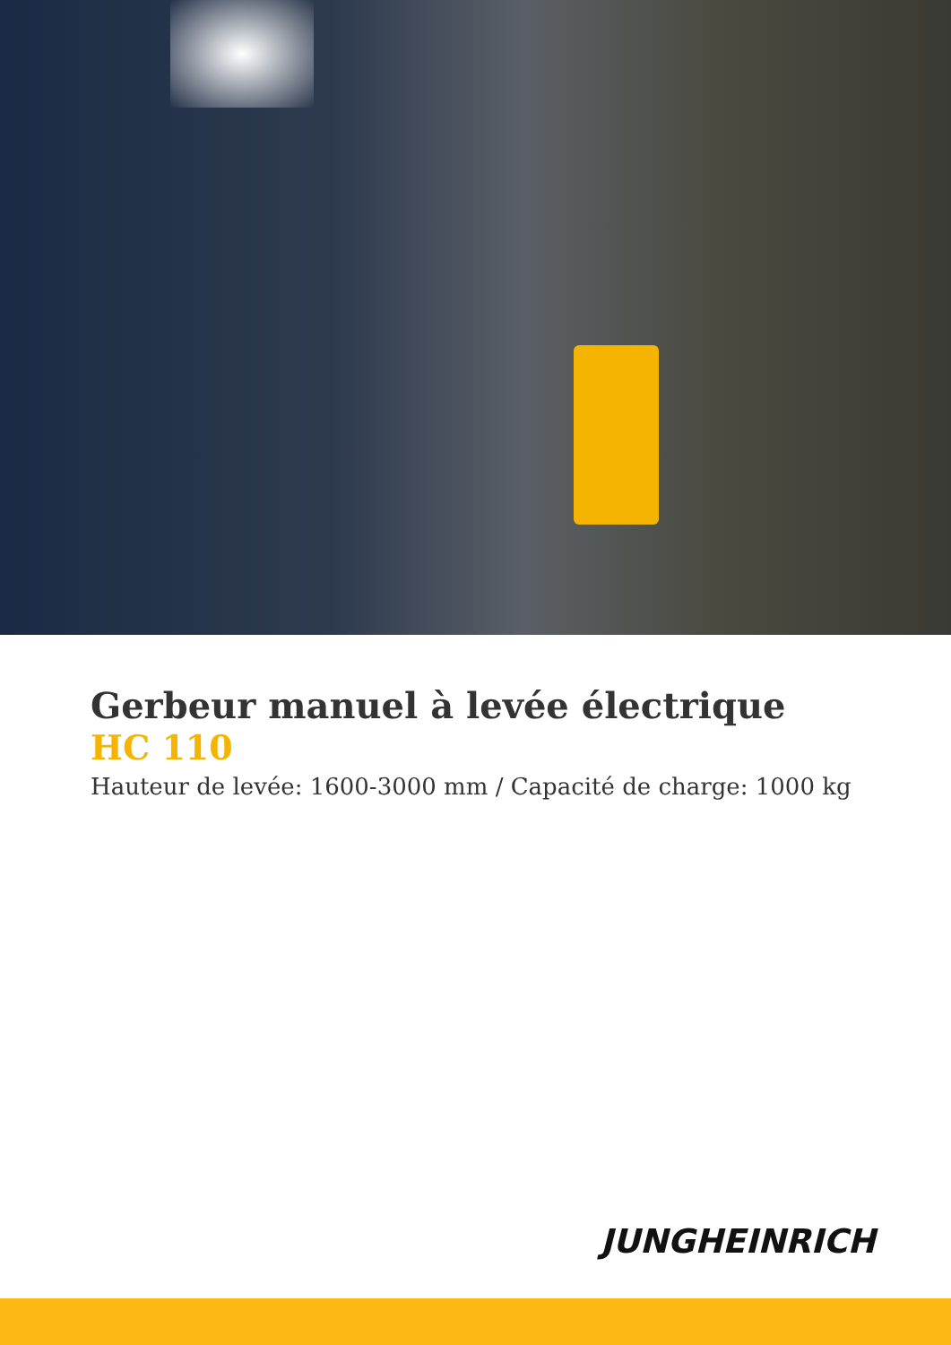Gerbeur manuel à levée électrique
HC 110
Hauteur de levée: 1600-3000 mm / Capacité de charge: 1000 kg
JUNGHEINRICH